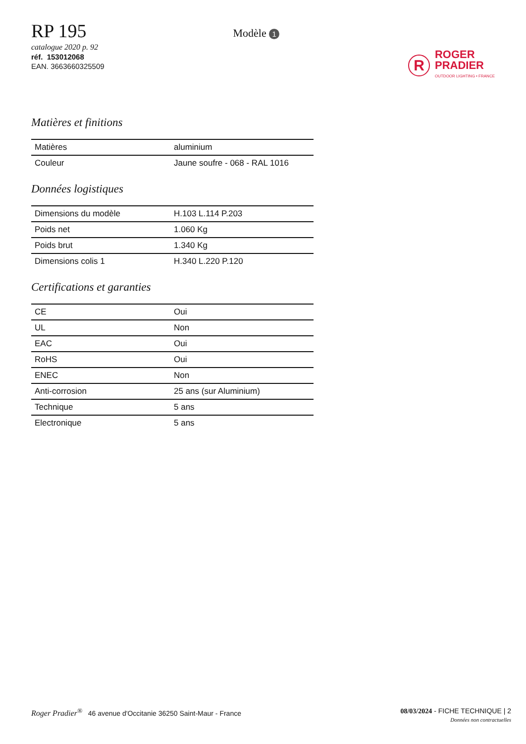RP 195
catalogue 2020 p. 92
réf. 153012068
EAN. 3663660325509
Modèle 1
R
ROGER
PRADIER
OUTDOOR LIGHTING • FRANCE
Matières et finitions
| Matières | aluminium |
| Couleur | Jaune soufre - 068 - RAL 1016 |
Données logistiques
| Dimensions du modèle | H.103 L.114 P.203 |
| Poids net | 1.060 Kg |
| Poids brut | 1.340 Kg |
| Dimensions colis 1 | H.340 L.220 P.120 |
Certifications et garanties
| CE | Oui |
| UL | Non |
| EAC | Oui |
| RoHS | Oui |
| ENEC | Non |
| Anti-corrosion | 25 ans (sur Aluminium) |
| Technique | 5 ans |
| Electronique | 5 ans |
Roger Pradier<sup>®</sup> 46 avenue d'Occitanie 36250 Saint-Maur - France
08/03/2024 - FICHE TECHNIQUE | 2
Données non contractuelles